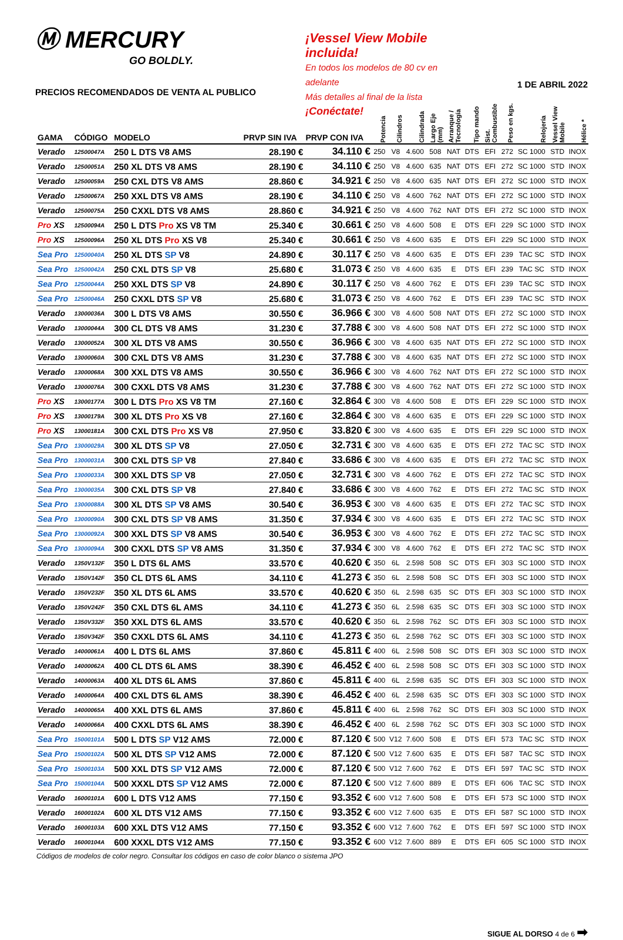Ⓜ MERCURY
GO BOLDLY.
PRECIOS RECOMENDADOS DE VENTA AL PUBLICO
¡Vessel View Mobile incluida!
En todos los modelos de 80 cv en adelante
Más detalles al final de la lista
¡Conéctate!
1 DE ABRIL 2022
| GAMA | CÓDIGO | MODELO | PRVP SIN IVA | PRVP CON IVA | Potencia | Cilindros | Cilindrada | Largo Eje (mm) | Arranque / Tecnología | Tipo mando | Sist. Combustible | Peso en kgs. | Relojería | Vessel View Mobile | Hélice * |
| --- | --- | --- | --- | --- | --- | --- | --- | --- | --- | --- | --- | --- | --- | --- | --- |
| Verado | 12500047A | 250 L DTS V8 AMS | 28.190 € | 34.110 € | 250 | V8 | 4.600 | 508 | NAT | DTS | EFI | 272 | SC 1000 | STD | INOX |
| Verado | 12500051A | 250 XL DTS V8 AMS | 28.190 € | 34.110 € | 250 | V8 | 4.600 | 635 | NAT | DTS | EFI | 272 | SC 1000 | STD | INOX |
| Verado | 12500059A | 250 CXL DTS V8 AMS | 28.860 € | 34.921 € | 250 | V8 | 4.600 | 635 | NAT | DTS | EFI | 272 | SC 1000 | STD | INOX |
| Verado | 12500067A | 250 XXL DTS V8 AMS | 28.190 € | 34.110 € | 250 | V8 | 4.600 | 762 | NAT | DTS | EFI | 272 | SC 1000 | STD | INOX |
| Verado | 12500075A | 250 CXXL DTS V8 AMS | 28.860 € | 34.921 € | 250 | V8 | 4.600 | 762 | NAT | DTS | EFI | 272 | SC 1000 | STD | INOX |
| Pro XS | 12500094A | 250 L DTS Pro XS V8 TM | 25.340 € | 30.661 € | 250 | V8 | 4.600 | 508 | E | DTS | EFI | 229 | SC 1000 | STD | INOX |
| Pro XS | 12500096A | 250 XL DTS Pro XS V8 | 25.340 € | 30.661 € | 250 | V8 | 4.600 | 635 | E | DTS | EFI | 229 | SC 1000 | STD | INOX |
| Sea Pro | 12500040A | 250 XL DTS SP V8 | 24.890 € | 30.117 € | 250 | V8 | 4.600 | 635 | E | DTS | EFI | 239 | TAC SC | STD | INOX |
| Sea Pro | 12500042A | 250 CXL DTS SP V8 | 25.680 € | 31.073 € | 250 | V8 | 4.600 | 635 | E | DTS | EFI | 239 | TAC SC | STD | INOX |
| Sea Pro | 12500044A | 250 XXL DTS SP V8 | 24.890 € | 30.117 € | 250 | V8 | 4.600 | 762 | E | DTS | EFI | 239 | TAC SC | STD | INOX |
| Sea Pro | 12500046A | 250 CXXL DTS SP V8 | 25.680 € | 31.073 € | 250 | V8 | 4.600 | 762 | E | DTS | EFI | 239 | TAC SC | STD | INOX |
| Verado | 13000036A | 300 L DTS V8 AMS | 30.550 € | 36.966 € | 300 | V8 | 4.600 | 508 | NAT | DTS | EFI | 272 | SC 1000 | STD | INOX |
| Verado | 13000044A | 300 CL DTS V8 AMS | 31.230 € | 37.788 € | 300 | V8 | 4.600 | 508 | NAT | DTS | EFI | 272 | SC 1000 | STD | INOX |
| Verado | 13000052A | 300 XL DTS V8 AMS | 30.550 € | 36.966 € | 300 | V8 | 4.600 | 635 | NAT | DTS | EFI | 272 | SC 1000 | STD | INOX |
| Verado | 13000060A | 300 CXL DTS V8 AMS | 31.230 € | 37.788 € | 300 | V8 | 4.600 | 635 | NAT | DTS | EFI | 272 | SC 1000 | STD | INOX |
| Verado | 13000068A | 300 XXL DTS V8 AMS | 30.550 € | 36.966 € | 300 | V8 | 4.600 | 762 | NAT | DTS | EFI | 272 | SC 1000 | STD | INOX |
| Verado | 13000076A | 300 CXXL DTS V8 AMS | 31.230 € | 37.788 € | 300 | V8 | 4.600 | 762 | NAT | DTS | EFI | 272 | SC 1000 | STD | INOX |
| Pro XS | 13000177A | 300 L DTS Pro XS V8 TM | 27.160 € | 32.864 € | 300 | V8 | 4.600 | 508 | E | DTS | EFI | 229 | SC 1000 | STD | INOX |
| Pro XS | 13000179A | 300 XL DTS Pro XS V8 | 27.160 € | 32.864 € | 300 | V8 | 4.600 | 635 | E | DTS | EFI | 229 | SC 1000 | STD | INOX |
| Pro XS | 13000181A | 300 CXL DTS Pro XS V8 | 27.950 € | 33.820 € | 300 | V8 | 4.600 | 635 | E | DTS | EFI | 229 | SC 1000 | STD | INOX |
| Sea Pro | 13000029A | 300 XL DTS SP V8 | 27.050 € | 32.731 € | 300 | V8 | 4.600 | 635 | E | DTS | EFI | 272 | TAC SC | STD | INOX |
| Sea Pro | 13000031A | 300 CXL DTS SP V8 | 27.840 € | 33.686 € | 300 | V8 | 4.600 | 635 | E | DTS | EFI | 272 | TAC SC | STD | INOX |
| Sea Pro | 13000033A | 300 XXL DTS SP V8 | 27.050 € | 32.731 € | 300 | V8 | 4.600 | 762 | E | DTS | EFI | 272 | TAC SC | STD | INOX |
| Sea Pro | 13000035A | 300 CXL DTS SP V8 | 27.840 € | 33.686 € | 300 | V8 | 4.600 | 762 | E | DTS | EFI | 272 | TAC SC | STD | INOX |
| Sea Pro | 13000088A | 300 XL DTS SP V8 AMS | 30.540 € | 36.953 € | 300 | V8 | 4.600 | 635 | E | DTS | EFI | 272 | TAC SC | STD | INOX |
| Sea Pro | 13000090A | 300 CXL DTS SP V8 AMS | 31.350 € | 37.934 € | 300 | V8 | 4.600 | 635 | E | DTS | EFI | 272 | TAC SC | STD | INOX |
| Sea Pro | 13000092A | 300 XXL DTS SP V8 AMS | 30.540 € | 36.953 € | 300 | V8 | 4.600 | 762 | E | DTS | EFI | 272 | TAC SC | STD | INOX |
| Sea Pro | 13000094A | 300 CXXL DTS SP V8 AMS | 31.350 € | 37.934 € | 300 | V8 | 4.600 | 762 | E | DTS | EFI | 272 | TAC SC | STD | INOX |
| Verado | 1350V132F | 350 L DTS 6L AMS | 33.570 € | 40.620 € | 350 | 6L | 2.598 | 508 | SC | DTS | EFI | 303 | SC 1000 | STD | INOX |
| Verado | 1350V142F | 350 CL DTS 6L AMS | 34.110 € | 41.273 € | 350 | 6L | 2.598 | 508 | SC | DTS | EFI | 303 | SC 1000 | STD | INOX |
| Verado | 1350V232F | 350 XL DTS 6L AMS | 33.570 € | 40.620 € | 350 | 6L | 2.598 | 635 | SC | DTS | EFI | 303 | SC 1000 | STD | INOX |
| Verado | 1350V242F | 350 CXL DTS 6L AMS | 34.110 € | 41.273 € | 350 | 6L | 2.598 | 635 | SC | DTS | EFI | 303 | SC 1000 | STD | INOX |
| Verado | 1350V332F | 350 XXL DTS 6L AMS | 33.570 € | 40.620 € | 350 | 6L | 2.598 | 762 | SC | DTS | EFI | 303 | SC 1000 | STD | INOX |
| Verado | 1350V342F | 350 CXXL DTS 6L AMS | 34.110 € | 41.273 € | 350 | 6L | 2.598 | 762 | SC | DTS | EFI | 303 | SC 1000 | STD | INOX |
| Verado | 14000061A | 400 L DTS 6L AMS | 37.860 € | 45.811 € | 400 | 6L | 2.598 | 508 | SC | DTS | EFI | 303 | SC 1000 | STD | INOX |
| Verado | 14000062A | 400 CL DTS 6L AMS | 38.390 € | 46.452 € | 400 | 6L | 2.598 | 508 | SC | DTS | EFI | 303 | SC 1000 | STD | INOX |
| Verado | 14000063A | 400 XL DTS 6L AMS | 37.860 € | 45.811 € | 400 | 6L | 2.598 | 635 | SC | DTS | EFI | 303 | SC 1000 | STD | INOX |
| Verado | 14000064A | 400 CXL DTS 6L AMS | 38.390 € | 46.452 € | 400 | 6L | 2.598 | 635 | SC | DTS | EFI | 303 | SC 1000 | STD | INOX |
| Verado | 14000065A | 400 XXL DTS 6L AMS | 37.860 € | 45.811 € | 400 | 6L | 2.598 | 762 | SC | DTS | EFI | 303 | SC 1000 | STD | INOX |
| Verado | 14000066A | 400 CXXL DTS 6L AMS | 38.390 € | 46.452 € | 400 | 6L | 2.598 | 762 | SC | DTS | EFI | 303 | SC 1000 | STD | INOX |
| Sea Pro | 15000101A | 500 L DTS SP V12 AMS | 72.000 € | 87.120 € | 500 | V12 | 7.600 | 508 | E | DTS | EFI | 573 | TAC SC | STD | INOX |
| Sea Pro | 15000102A | 500 XL DTS SP V12 AMS | 72.000 € | 87.120 € | 500 | V12 | 7.600 | 635 | E | DTS | EFI | 587 | TAC SC | STD | INOX |
| Sea Pro | 15000103A | 500 XXL DTS SP V12 AMS | 72.000 € | 87.120 € | 500 | V12 | 7.600 | 762 | E | DTS | EFI | 597 | TAC SC | STD | INOX |
| Sea Pro | 15000104A | 500 XXXL DTS SP V12 AMS | 72.000 € | 87.120 € | 500 | V12 | 7.600 | 889 | E | DTS | EFI | 606 | TAC SC | STD | INOX |
| Verado | 16000101A | 600 L DTS V12 AMS | 77.150 € | 93.352 € | 600 | V12 | 7.600 | 508 | E | DTS | EFI | 573 | SC 1000 | STD | INOX |
| Verado | 16000102A | 600 XL DTS V12 AMS | 77.150 € | 93.352 € | 600 | V12 | 7.600 | 635 | E | DTS | EFI | 587 | SC 1000 | STD | INOX |
| Verado | 16000103A | 600 XXL DTS V12 AMS | 77.150 € | 93.352 € | 600 | V12 | 7.600 | 762 | E | DTS | EFI | 597 | SC 1000 | STD | INOX |
| Verado | 16000104A | 600 XXXL DTS V12 AMS | 77.150 € | 93.352 € | 600 | V12 | 7.600 | 889 | E | DTS | EFI | 605 | SC 1000 | STD | INOX |
Códigos de modelos de color negro. Consultar los códigos en caso de color blanco o sistema JPO
SIGUE AL DORSO 4 de 6 ➡